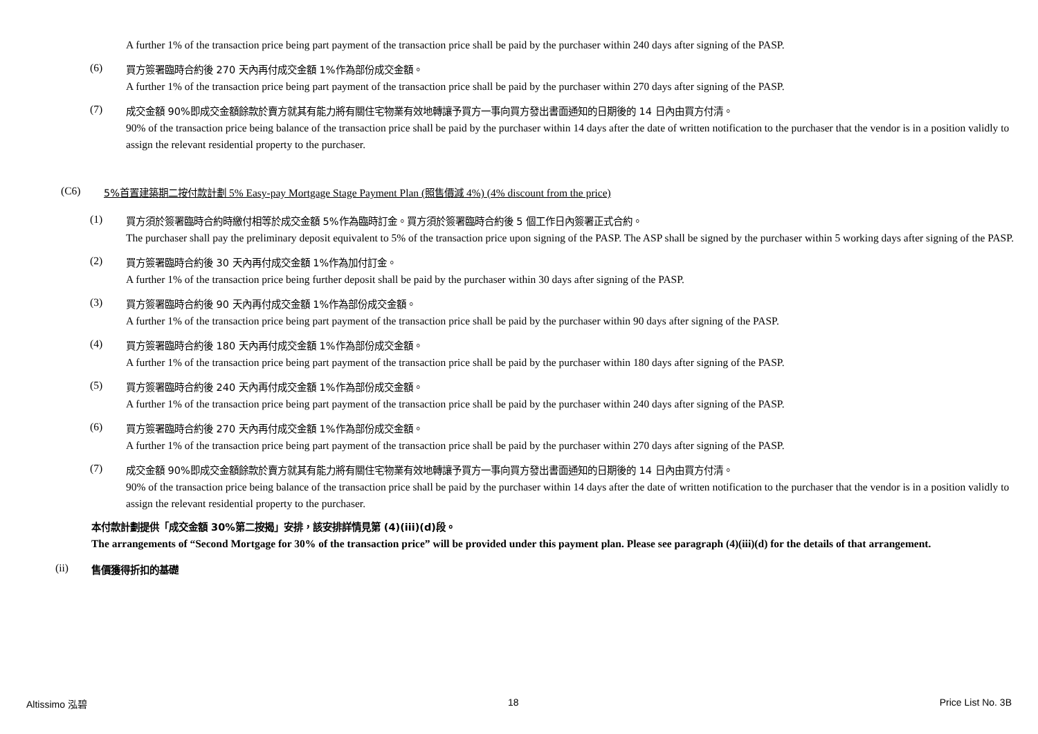A further 1% of the transaction price being part payment of the transaction price shall be paid by the purchaser within 240 days after signing of the PASP.
(6)
買方簽署臨時合約後 270 天內再付成交金額 1%作為部份成交金額。
A further 1% of the transaction price being part payment of the transaction price shall be paid by the purchaser within 270 days after signing of the PASP.
(7)
成交金額 90%即成交金額餘款於賣方就其有能力將有關住宅物業有效地轉讓予買方一事向買方發出書面通知的日期後的 14 日內由買方付清。
90% of the transaction price being balance of the transaction price shall be paid by the purchaser within 14 days after the date of written notification to the purchaser that the vendor is in a position validly to assign the relevant residential property to the purchaser.
(C6) 5%首置建築期二按付款計劃 5% Easy-pay Mortgage Stage Payment Plan (照售價減 4%) (4% discount from the price)
(1)
買方須於簽署臨時合約時繳付相等於成交金額 5%作為臨時訂金。買方須於簽署臨時合約後 5 個工作日內簽署正式合約。
The purchaser shall pay the preliminary deposit equivalent to 5% of the transaction price upon signing of the PASP. The ASP shall be signed by the purchaser within 5 working days after signing of the PASP.
(2)
買方簽署臨時合約後 30 天內再付成交金額 1%作為加付訂金。
A further 1% of the transaction price being further deposit shall be paid by the purchaser within 30 days after signing of the PASP.
(3)
買方簽署臨時合約後 90 天內再付成交金額 1%作為部份成交金額。
A further 1% of the transaction price being part payment of the transaction price shall be paid by the purchaser within 90 days after signing of the PASP.
(4)
買方簽署臨時合約後 180 天內再付成交金額 1%作為部份成交金額。
A further 1% of the transaction price being part payment of the transaction price shall be paid by the purchaser within 180 days after signing of the PASP.
(5)
買方簽署臨時合約後 240 天內再付成交金額 1%作為部份成交金額。
A further 1% of the transaction price being part payment of the transaction price shall be paid by the purchaser within 240 days after signing of the PASP.
(6)
買方簽署臨時合約後 270 天內再付成交金額 1%作為部份成交金額。
A further 1% of the transaction price being part payment of the transaction price shall be paid by the purchaser within 270 days after signing of the PASP.
(7)
成交金額 90%即成交金額餘款於賣方就其有能力將有關住宅物業有效地轉讓予買方一事向買方發出書面通知的日期後的 14 日內由買方付清。
90% of the transaction price being balance of the transaction price shall be paid by the purchaser within 14 days after the date of written notification to the purchaser that the vendor is in a position validly to assign the relevant residential property to the purchaser.
本付款計劃提供「成交金額 30%第二按揭」安排，該安排詳情見第 (4)(iii)(d)段。
The arrangements of “Second Mortgage for 30% of the transaction price” will be provided under this payment plan. Please see paragraph (4)(iii)(d) for the details of that arrangement.
(ii) 售價獲得折扣的基礎
Altissimo 泓碧 18 Price List No. 3B